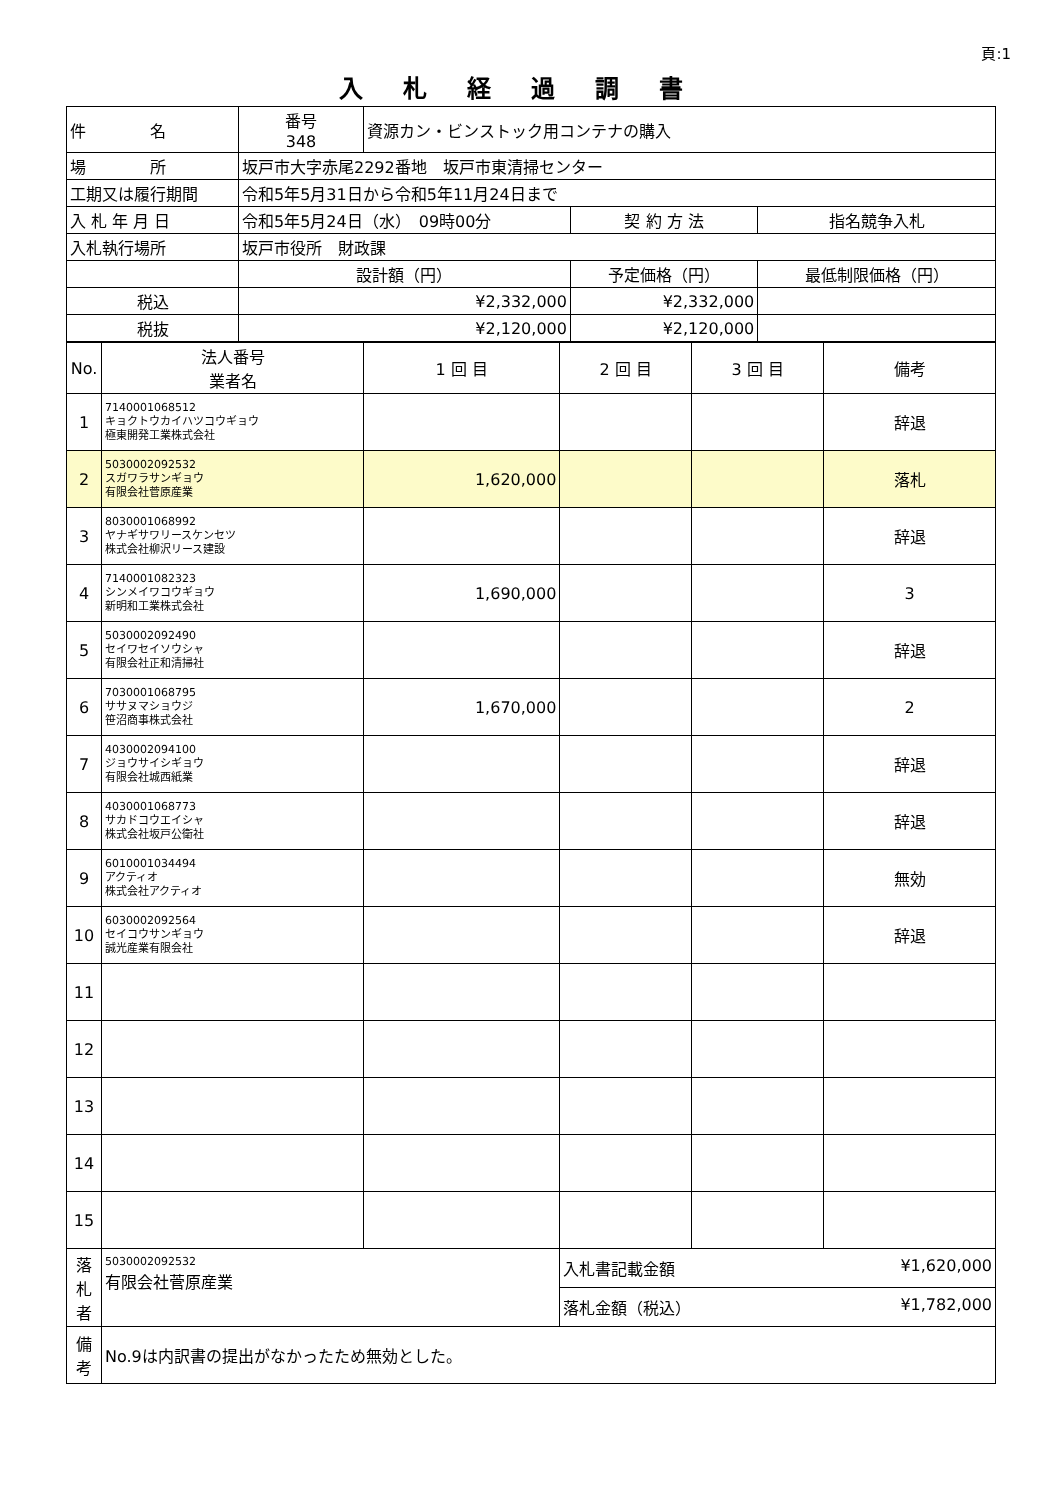頁:1
入札経過調書
| 件 名 | 番号 348 | 資源カン・ビンストック用コンテナの購入 | | | |
| 場 所 | 坂戸市大字赤尾2292番地 坂戸市東清掃センター | | | | |
| 工期又は履行期間 | 令和5年5月31日から令和5年11月24日まで | | | | |
| 入 札 年 月 日 | 令和5年5月24日（水） 09時00分 | | 契 約 方 法 | 指名競争入札 | |
| 入札執行場所 | 坂戸市役所 財政課 | | | | |
| | 設計額（円） | | 予定価格（円） | | 最低制限価格（円） |
| 税込 | ¥2,332,000 | | ¥2,332,000 | | |
| 税抜 | ¥2,120,000 | | ¥2,120,000 | | |
| No. | 法人番号 業者名 | 1 回 目 | 2 回 目 | 3 回 目 | 備考 |
| --- | --- | --- | --- | --- | --- |
| 1 | 7140001068512 キョクトウカイハツコウギョウ 極東開発工業株式会社 | | | | 辞退 |
| 2 | 5030002092532 スガワラサンギョウ 有限会社菅原産業 | 1,620,000 | | | 落札 |
| 3 | 8030001068992 ヤナギサワリースケンセツ 株式会社柳沢リース建設 | | | | 辞退 |
| 4 | 7140001082323 シンメイワコウギョウ 新明和工業株式会社 | 1,690,000 | | | 3 |
| 5 | 5030002092490 セイワセイソウシャ 有限会社正和清掃社 | | | | 辞退 |
| 6 | 7030001068795 ササヌマショウジ 笹沼商事株式会社 | 1,670,000 | | | 2 |
| 7 | 4030002094100 ジョウサイシギョウ 有限会社城西紙業 | | | | 辞退 |
| 8 | 4030001068773 サカドコウエイシャ 株式会社坂戸公衛社 | | | | 辞退 |
| 9 | 6010001034494 アクティオ 株式会社アクティオ | | | | 無効 |
| 10 | 6030002092564 セイコウサンギョウ 誠光産業有限会社 | | | | 辞退 |
| 11 | | | | | |
| 12 | | | | | |
| 13 | | | | | |
| 14 | | | | | |
| 15 | | | | | |
| 落 札 者 | 5030002092532 有限会社菅原産業 | | 入札書記載金額 ¥1,620,000 | | |
| | | | 落札金額（税込） ¥1,782,000 | | |
| 備 考 | No.9は内訳書の提出がなかったため無効とした。 | | | | |